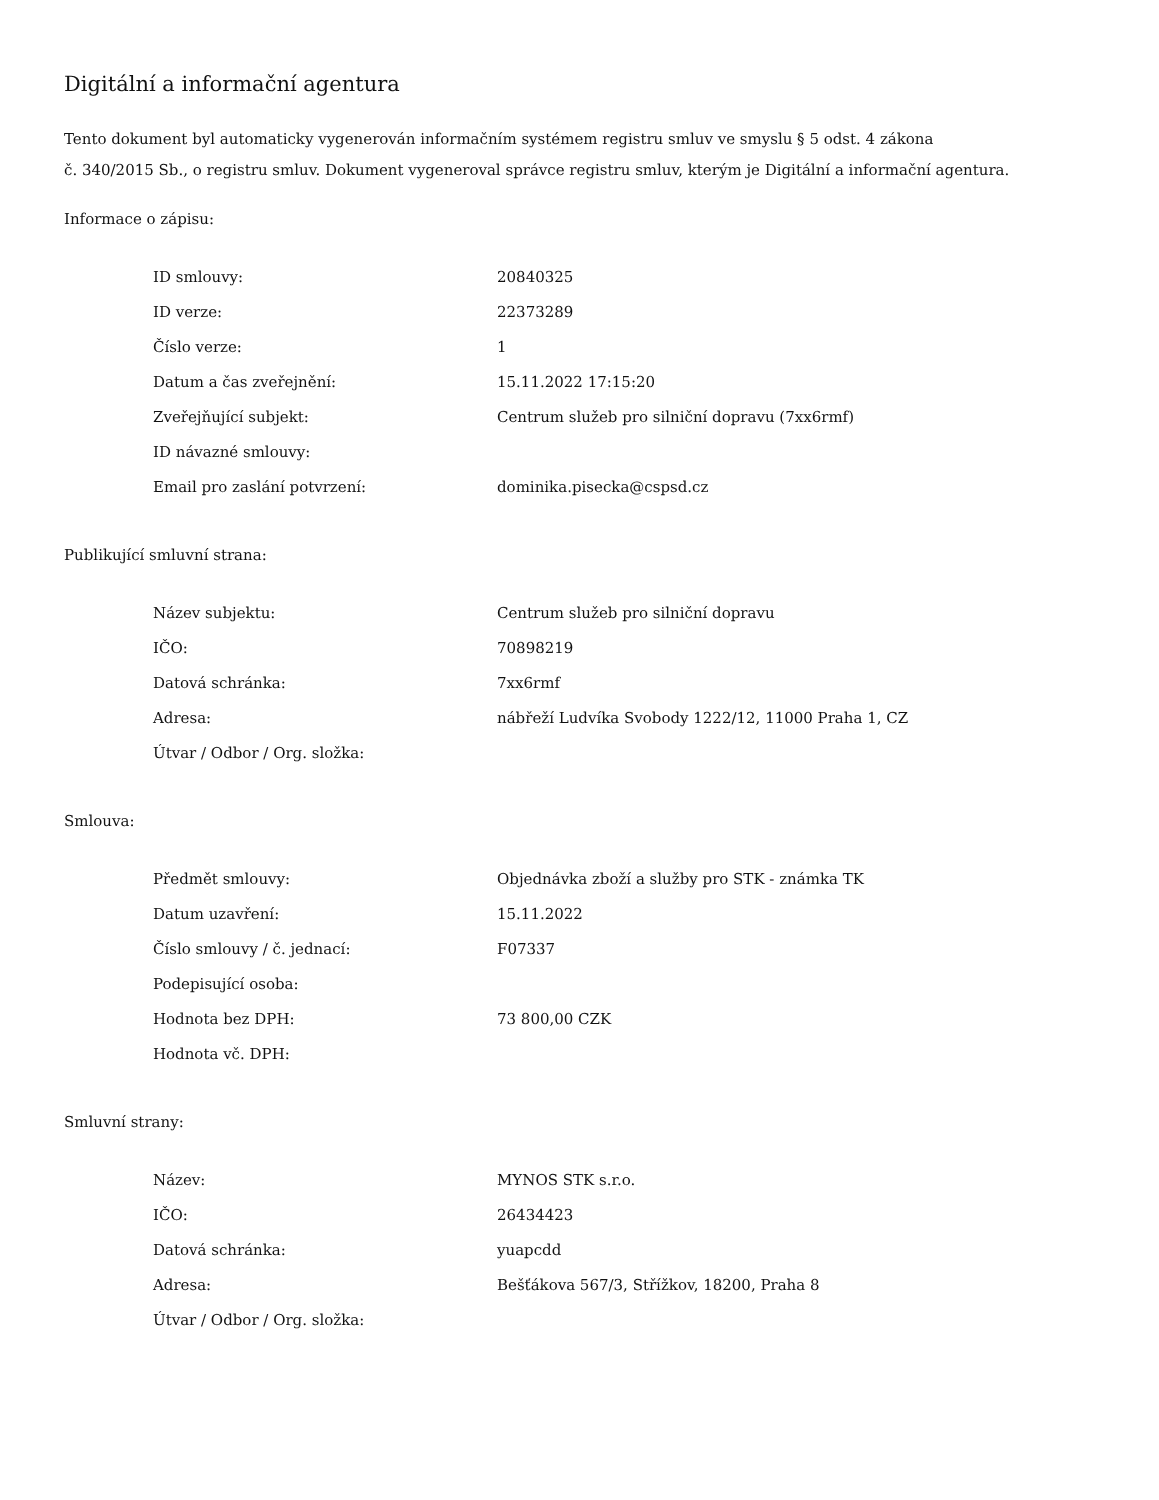Digitální a informační agentura
Tento dokument byl automaticky vygenerován informačním systémem registru smluv ve smyslu § 5 odst. 4 zákona
č. 340/2015 Sb., o registru smluv. Dokument vygeneroval správce registru smluv, kterým je Digitální a informační agentura.
Informace o zápisu:
| ID smlouvy: | 20840325 |
| ID verze: | 22373289 |
| Číslo verze: | 1 |
| Datum a čas zveřejnění: | 15.11.2022 17:15:20 |
| Zveřejňující subjekt: | Centrum služeb pro silniční dopravu (7xx6rmf) |
| ID návazné smlouvy: | |
| Email pro zaslání potvrzení: | dominika.pisecka@cspsd.cz |
Publikující smluvní strana:
| Název subjektu: | Centrum služeb pro silniční dopravu |
| IČO: | 70898219 |
| Datová schránka: | 7xx6rmf |
| Adresa: | nábřeží Ludvíka Svobody 1222/12, 11000 Praha 1, CZ |
| Útvar / Odbor / Org. složka: | |
Smlouva:
| Předmět smlouvy: | Objednávka zboží a služby pro STK - známka TK |
| Datum uzavření: | 15.11.2022 |
| Číslo smlouvy / č. jednací: | F07337 |
| Podepisující osoba: | |
| Hodnota bez DPH: | 73 800,00 CZK |
| Hodnota vč. DPH: | |
Smluvní strany:
| Název: | MYNOS STK s.r.o. |
| IČO: | 26434423 |
| Datová schránka: | yuapcdd |
| Adresa: | Bešťákova 567/3, Střížkov, 18200, Praha 8 |
| Útvar / Odbor / Org. složka: | |